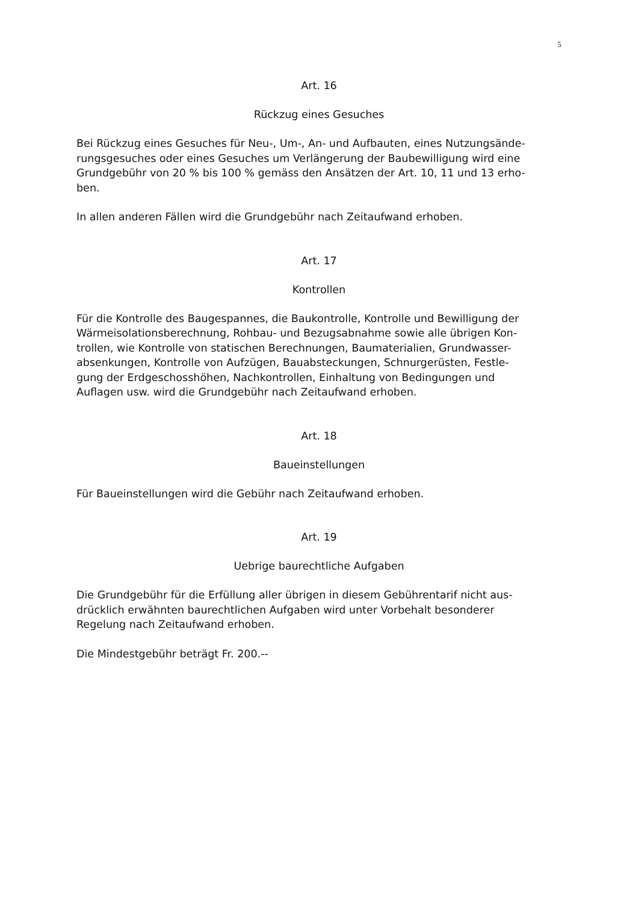5
Art. 16
Rückzug eines Gesuches
Bei Rückzug eines Gesuches für Neu-, Um-, An- und Aufbauten, eines Nutzungsände-
rungsgesuches oder eines Gesuches um Verlängerung der Baubewilligung wird eine
Grundgebühr von 20 % bis 100 % gemäss den Ansätzen der Art. 10, 11 und 13 erho-
ben.
In allen anderen Fällen wird die Grundgebühr nach Zeitaufwand erhoben.
Art. 17
Kontrollen
Für die Kontrolle des Baugespannes, die Baukontrolle, Kontrolle und Bewilligung der
Wärmeisolationsberechnung, Rohbau- und Bezugsabnahme sowie alle übrigen Kon-
trollen, wie Kontrolle von statischen Berechnungen, Baumaterialien, Grundwasser-
absenkungen, Kontrolle von Aufzügen, Bauabsteckungen, Schnurgerüsten, Festle-
gung der Erdgeschosshöhen, Nachkontrollen, Einhaltung von Bedingungen und
Auflagen usw. wird die Grundgebühr nach Zeitaufwand erhoben.
Art. 18
Baueinstellungen
Für Baueinstellungen wird die Gebühr nach Zeitaufwand erhoben.
Art. 19
Uebrige baurechtliche Aufgaben
Die Grundgebühr für die Erfüllung aller übrigen in diesem Gebührentarif nicht aus-
drücklich erwähnten baurechtlichen Aufgaben wird unter Vorbehalt besonderer
Regelung nach Zeitaufwand erhoben.
Die Mindestgebühr beträgt Fr. 200.--